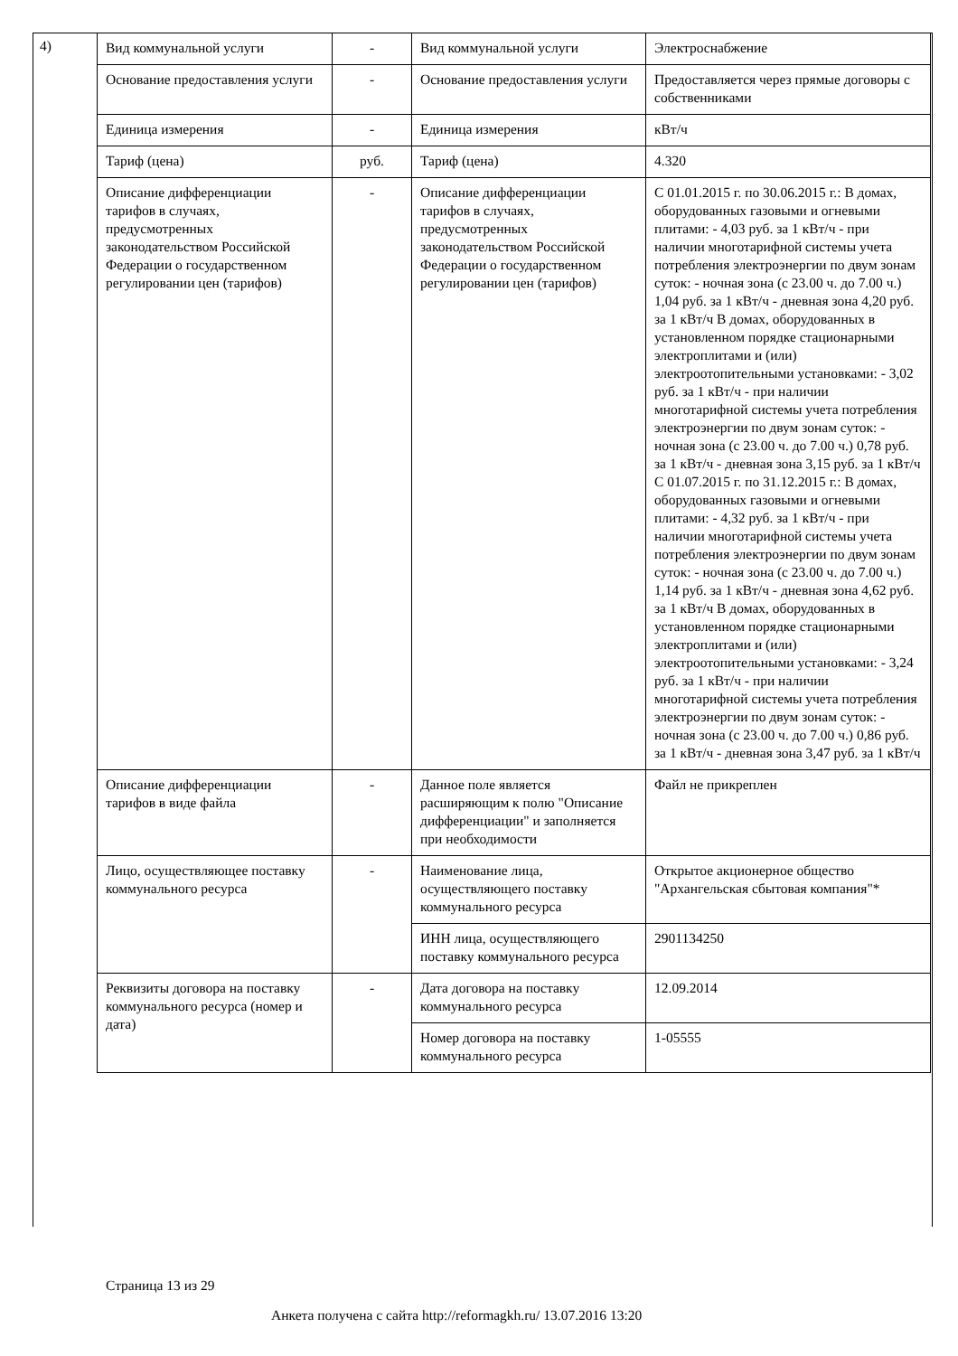4)
| Вид коммунальной услуги | - | Вид коммунальной услуги | Электроснабжение |
| Основание предоставления услуги | - | Основание предоставления услуги | Предоставляется через прямые договоры с собственниками |
| Единица измерения | - | Единица измерения | кВт/ч |
| Тариф (цена) | руб. | Тариф (цена) | 4.320 |
| Описание дифференциации тарифов в случаях, предусмотренных законодательством Российской Федерации о государственном регулировании цен (тарифов) | - | Описание дифференциации тарифов в случаях, предусмотренных законодательством Российской Федерации о государственном регулировании цен (тарифов) | С 01.01.2015 г. по 30.06.2015 г.: В домах, оборудованных газовыми и огневыми плитами: - 4,03 руб. за 1 кВт/ч - при наличии многотарифной системы учета потребления электроэнергии по двум зонам суток: - ночная зона (с 23.00 ч. до 7.00 ч.) 1,04 руб. за 1 кВт/ч - дневная зона 4,20 руб. за 1 кВт/ч В домах, оборудованных в установленном порядке стационарными электроплитами и (или) электроотопительными установками: - 3,02 руб. за 1 кВт/ч - при наличии многотарифной системы учета потребления электроэнергии по двум зонам суток: - ночная зона (с 23.00 ч. до 7.00 ч.) 0,78 руб. за 1 кВт/ч - дневная зона 3,15 руб. за 1 кВт/ч С 01.07.2015 г. по 31.12.2015 г.: В домах, оборудованных газовыми и огневыми плитами: - 4,32 руб. за 1 кВт/ч - при наличии многотарифной системы учета потребления электроэнергии по двум зонам суток: - ночная зона (с 23.00 ч. до 7.00 ч.) 1,14 руб. за 1 кВт/ч - дневная зона 4,62 руб. за 1 кВт/ч В домах, оборудованных в установленном порядке стационарными электроплитами и (или) электроотопительными установками: - 3,24 руб. за 1 кВт/ч - при наличии многотарифной системы учета потребления электроэнергии по двум зонам суток: - ночная зона (с 23.00 ч. до 7.00 ч.) 0,86 руб. за 1 кВт/ч - дневная зона 3,47 руб. за 1 кВт/ч |
| Описание дифференциации тарифов в виде файла | - | Данное поле является расширяющим к полю "Описание дифференциации" и заполняется при необходимости | Файл не прикреплен |
| Лицо, осуществляющее поставку коммунального ресурса | - | Наименование лица, осуществляющего поставку коммунального ресурса | Открытое акционерное общество "Архангельская сбытовая компания"* |
| | | ИНН лица, осуществляющего поставку коммунального ресурса | 2901134250 |
| Реквизиты договора на поставку коммунального ресурса (номер и дата) | - | Дата договора на поставку коммунального ресурса | 12.09.2014 |
| | | Номер договора на поставку коммунального ресурса | 1-05555 |
Страница 13 из 29
Анкета получена с сайта http://reformagkh.ru/ 13.07.2016 13:20